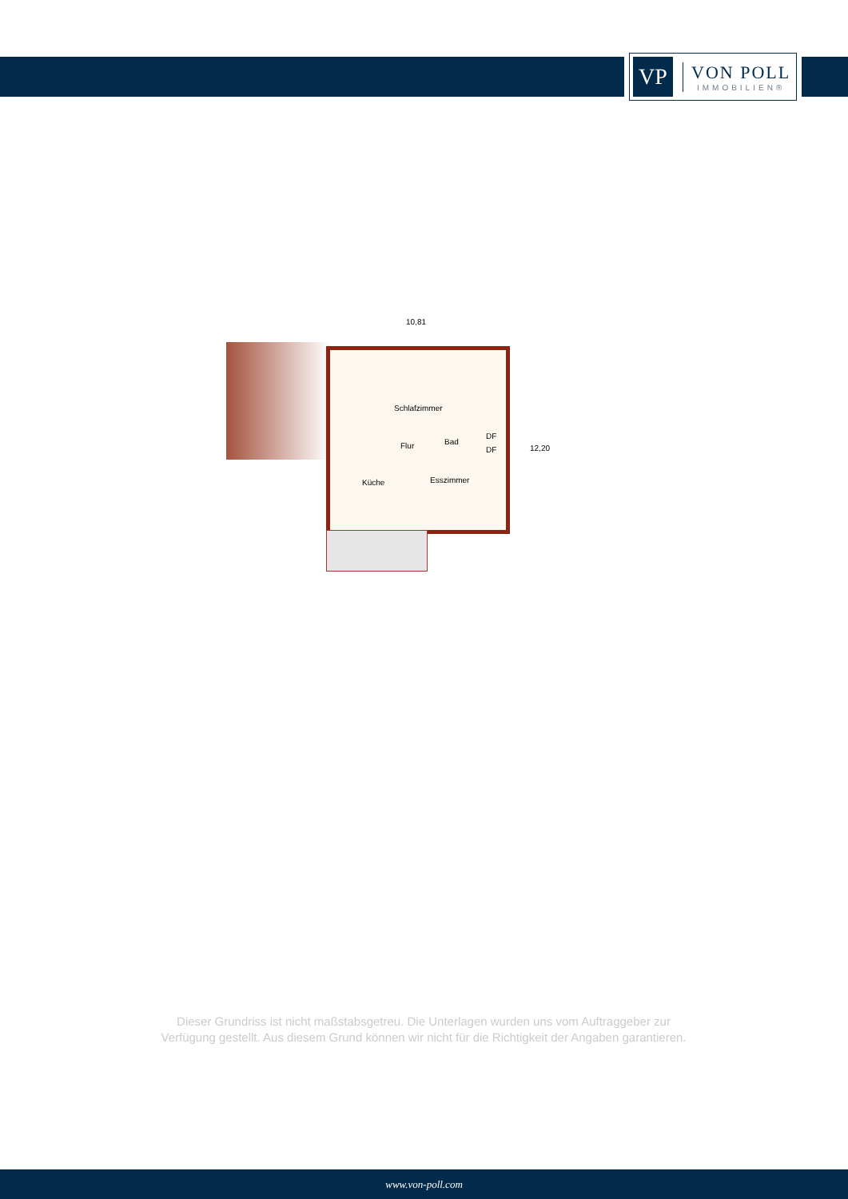VP
VON POLL
IMMOBILIEN®
10,81
12,20
Schlafzimmer
Flur Bad
DF
DF
Küche Esszimmer
Dieser Grundriss ist nicht maßstabsgetreu. Die Unterlagen wurden uns vom Auftraggeber zur Verfügung gestellt. Aus diesem Grund können wir nicht für die Richtigkeit der Angaben garantieren.
www.von-poll.com